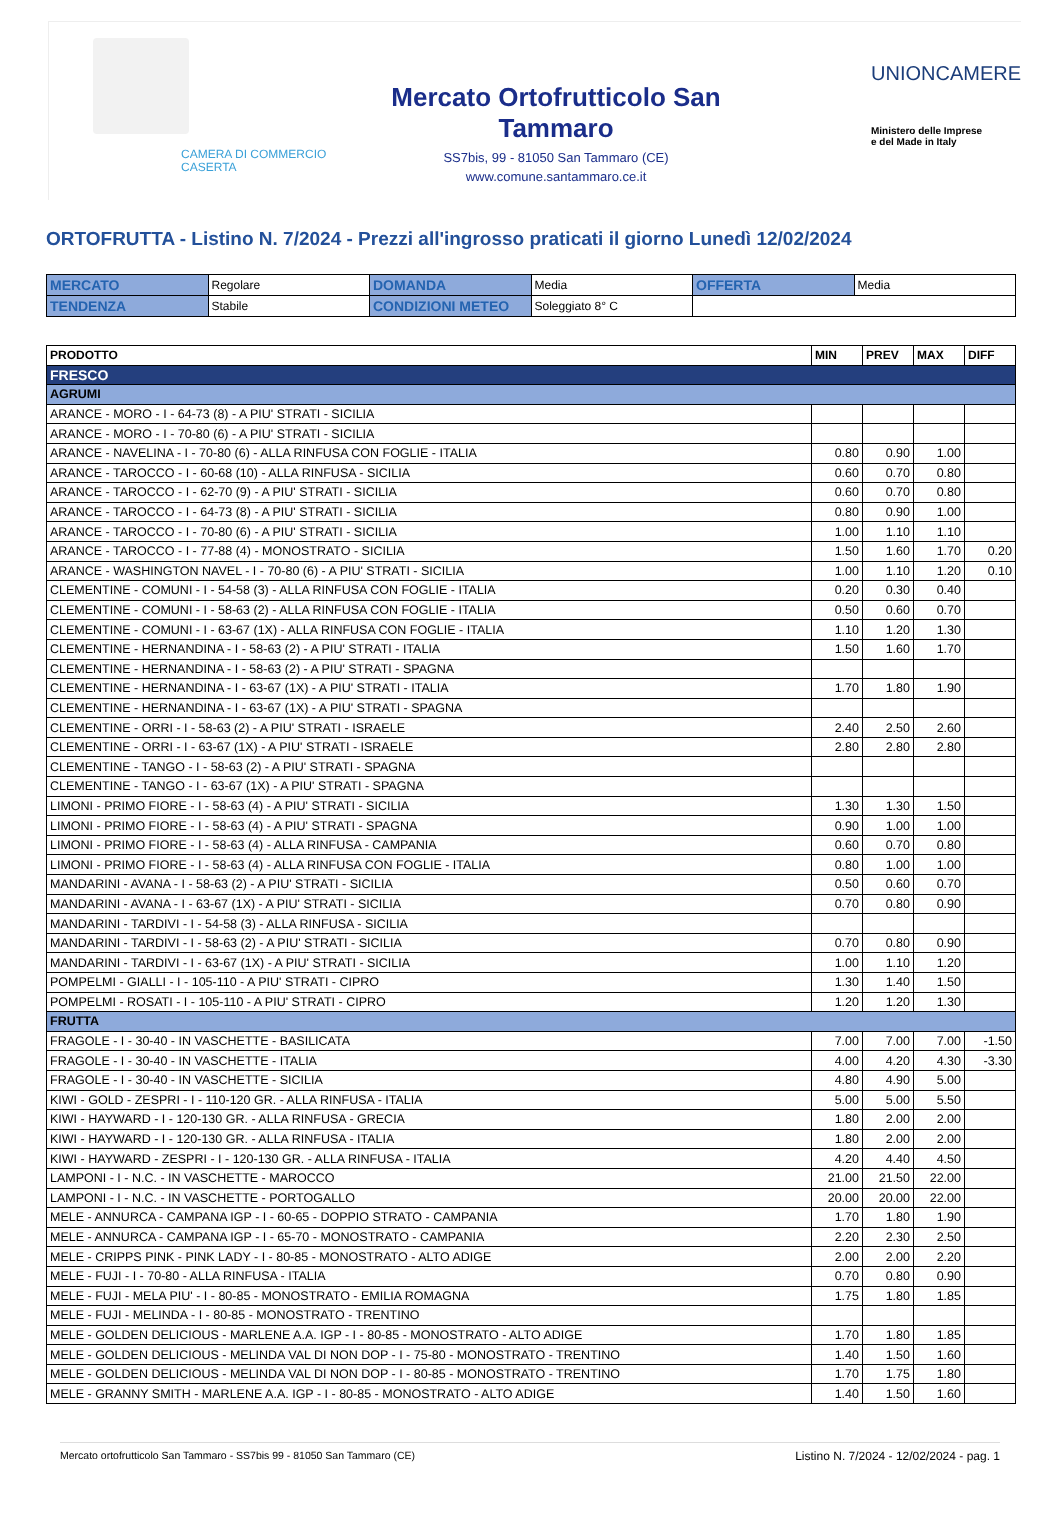CAMERA DI COMMERCIO
CASERTA
Mercato Ortofrutticolo San Tammaro
SS7bis, 99 - 81050 San Tammaro (CE)
www.comune.santammaro.ce.it
UNIONCAMERE
Ministero delle Imprese
e del Made in Italy
ORTOFRUTTA - Listino N. 7/2024 - Prezzi all'ingrosso praticati il giorno Lunedì 12/02/2024
| MERCATO | Regolare | DOMANDA | Media | OFFERTA | Media |
| TENDENZA | Stabile | CONDIZIONI METEO | Soleggiato 8° C | | |
| PRODOTTO | MIN | PREV | MAX | DIFF |
| --- | --- | --- | --- | --- |
| FRESCO | | | | |
| AGRUMI | | | | |
| ARANCE - MORO - I - 64-73 (8) - A PIU' STRATI - SICILIA | | | | |
| ARANCE - MORO - I - 70-80 (6) - A PIU' STRATI - SICILIA | | | | |
| ARANCE - NAVELINA - I - 70-80 (6) - ALLA RINFUSA CON FOGLIE - ITALIA | 0.80 | 0.90 | 1.00 | |
| ARANCE - TAROCCO - I - 60-68 (10) - ALLA RINFUSA - SICILIA | 0.60 | 0.70 | 0.80 | |
| ARANCE - TAROCCO - I - 62-70 (9) - A PIU' STRATI - SICILIA | 0.60 | 0.70 | 0.80 | |
| ARANCE - TAROCCO - I - 64-73 (8) - A PIU' STRATI - SICILIA | 0.80 | 0.90 | 1.00 | |
| ARANCE - TAROCCO - I - 70-80 (6) - A PIU' STRATI - SICILIA | 1.00 | 1.10 | 1.10 | |
| ARANCE - TAROCCO - I - 77-88 (4) - MONOSTRATO - SICILIA | 1.50 | 1.60 | 1.70 | 0.20 |
| ARANCE - WASHINGTON NAVEL - I - 70-80 (6) - A PIU' STRATI - SICILIA | 1.00 | 1.10 | 1.20 | 0.10 |
| CLEMENTINE - COMUNI - I - 54-58 (3) - ALLA RINFUSA CON FOGLIE - ITALIA | 0.20 | 0.30 | 0.40 | |
| CLEMENTINE - COMUNI - I - 58-63 (2) - ALLA RINFUSA CON FOGLIE - ITALIA | 0.50 | 0.60 | 0.70 | |
| CLEMENTINE - COMUNI - I - 63-67 (1X) - ALLA RINFUSA CON FOGLIE - ITALIA | 1.10 | 1.20 | 1.30 | |
| CLEMENTINE - HERNANDINA - I - 58-63 (2) - A PIU' STRATI - ITALIA | 1.50 | 1.60 | 1.70 | |
| CLEMENTINE - HERNANDINA - I - 58-63 (2) - A PIU' STRATI - SPAGNA | | | | |
| CLEMENTINE - HERNANDINA - I - 63-67 (1X) - A PIU' STRATI - ITALIA | 1.70 | 1.80 | 1.90 | |
| CLEMENTINE - HERNANDINA - I - 63-67 (1X) - A PIU' STRATI - SPAGNA | | | | |
| CLEMENTINE - ORRI - I - 58-63 (2) - A PIU' STRATI - ISRAELE | 2.40 | 2.50 | 2.60 | |
| CLEMENTINE - ORRI - I - 63-67 (1X) - A PIU' STRATI - ISRAELE | 2.80 | 2.80 | 2.80 | |
| CLEMENTINE - TANGO - I - 58-63 (2) - A PIU' STRATI - SPAGNA | | | | |
| CLEMENTINE - TANGO - I - 63-67 (1X) - A PIU' STRATI - SPAGNA | | | | |
| LIMONI - PRIMO FIORE - I - 58-63 (4) - A PIU' STRATI - SICILIA | 1.30 | 1.30 | 1.50 | |
| LIMONI - PRIMO FIORE - I - 58-63 (4) - A PIU' STRATI - SPAGNA | 0.90 | 1.00 | 1.00 | |
| LIMONI - PRIMO FIORE - I - 58-63 (4) - ALLA RINFUSA - CAMPANIA | 0.60 | 0.70 | 0.80 | |
| LIMONI - PRIMO FIORE - I - 58-63 (4) - ALLA RINFUSA CON FOGLIE - ITALIA | 0.80 | 1.00 | 1.00 | |
| MANDARINI - AVANA - I - 58-63 (2) - A PIU' STRATI - SICILIA | 0.50 | 0.60 | 0.70 | |
| MANDARINI - AVANA - I - 63-67 (1X) - A PIU' STRATI - SICILIA | 0.70 | 0.80 | 0.90 | |
| MANDARINI - TARDIVI - I - 54-58 (3) - ALLA RINFUSA - SICILIA | | | | |
| MANDARINI - TARDIVI - I - 58-63 (2) - A PIU' STRATI - SICILIA | 0.70 | 0.80 | 0.90 | |
| MANDARINI - TARDIVI - I - 63-67 (1X) - A PIU' STRATI - SICILIA | 1.00 | 1.10 | 1.20 | |
| POMPELMI - GIALLI - I - 105-110 - A PIU' STRATI - CIPRO | 1.30 | 1.40 | 1.50 | |
| POMPELMI - ROSATI - I - 105-110 - A PIU' STRATI - CIPRO | 1.20 | 1.20 | 1.30 | |
| FRUTTA | | | | |
| FRAGOLE - I - 30-40 - IN VASCHETTE - BASILICATA | 7.00 | 7.00 | 7.00 | -1.50 |
| FRAGOLE - I - 30-40 - IN VASCHETTE - ITALIA | 4.00 | 4.20 | 4.30 | -3.30 |
| FRAGOLE - I - 30-40 - IN VASCHETTE - SICILIA | 4.80 | 4.90 | 5.00 | |
| KIWI - GOLD - ZESPRI - I - 110-120 GR. - ALLA RINFUSA - ITALIA | 5.00 | 5.00 | 5.50 | |
| KIWI - HAYWARD - I - 120-130 GR. - ALLA RINFUSA - GRECIA | 1.80 | 2.00 | 2.00 | |
| KIWI - HAYWARD - I - 120-130 GR. - ALLA RINFUSA - ITALIA | 1.80 | 2.00 | 2.00 | |
| KIWI - HAYWARD - ZESPRI - I - 120-130 GR. - ALLA RINFUSA - ITALIA | 4.20 | 4.40 | 4.50 | |
| LAMPONI - I - N.C. - IN VASCHETTE - MAROCCO | 21.00 | 21.50 | 22.00 | |
| LAMPONI - I - N.C. - IN VASCHETTE - PORTOGALLO | 20.00 | 20.00 | 22.00 | |
| MELE - ANNURCA - CAMPANA IGP - I - 60-65 - DOPPIO STRATO - CAMPANIA | 1.70 | 1.80 | 1.90 | |
| MELE - ANNURCA - CAMPANA IGP - I - 65-70 - MONOSTRATO - CAMPANIA | 2.20 | 2.30 | 2.50 | |
| MELE - CRIPPS PINK - PINK LADY - I - 80-85 - MONOSTRATO - ALTO ADIGE | 2.00 | 2.00 | 2.20 | |
| MELE - FUJI - I - 70-80 - ALLA RINFUSA - ITALIA | 0.70 | 0.80 | 0.90 | |
| MELE - FUJI - MELA PIU' - I - 80-85 - MONOSTRATO - EMILIA ROMAGNA | 1.75 | 1.80 | 1.85 | |
| MELE - FUJI - MELINDA - I - 80-85 - MONOSTRATO - TRENTINO | | | | |
| MELE - GOLDEN DELICIOUS - MARLENE A.A. IGP - I - 80-85 - MONOSTRATO - ALTO ADIGE | 1.70 | 1.80 | 1.85 | |
| MELE - GOLDEN DELICIOUS - MELINDA VAL DI NON DOP - I - 75-80 - MONOSTRATO - TRENTINO | 1.40 | 1.50 | 1.60 | |
| MELE - GOLDEN DELICIOUS - MELINDA VAL DI NON DOP - I - 80-85 - MONOSTRATO - TRENTINO | 1.70 | 1.75 | 1.80 | |
| MELE - GRANNY SMITH - MARLENE A.A. IGP - I - 80-85 - MONOSTRATO - ALTO ADIGE | 1.40 | 1.50 | 1.60 | |
Mercato ortofrutticolo San Tammaro - SS7bis 99 - 81050 San Tammaro (CE) Listino N. 7/2024 - 12/02/2024 - pag. 1